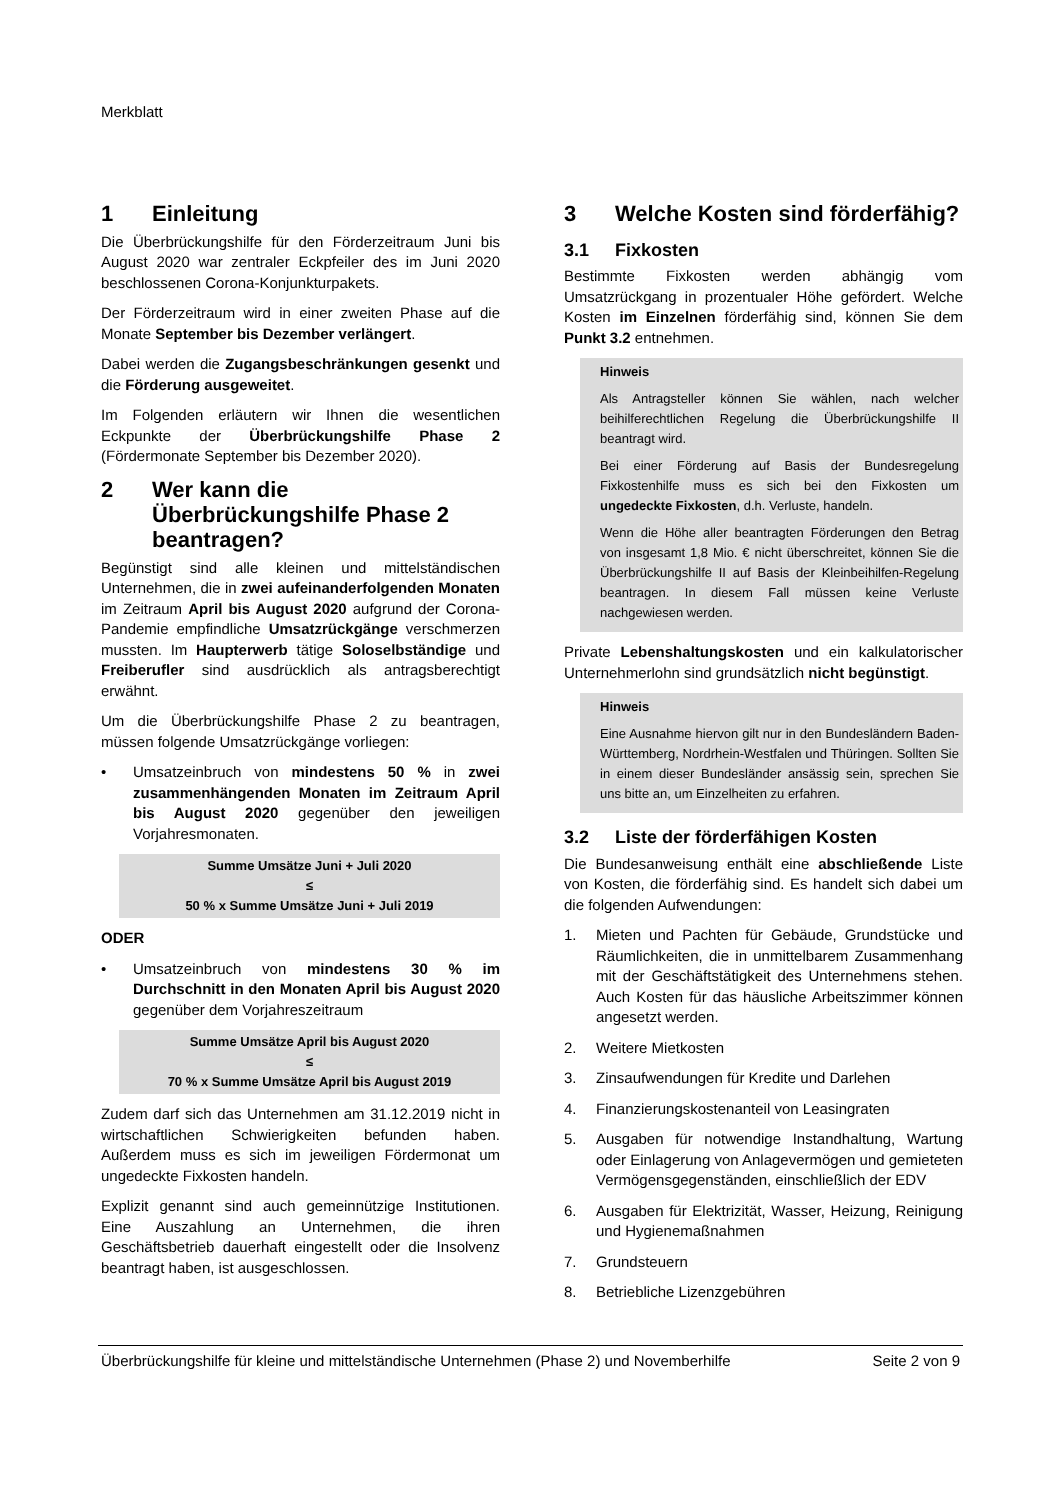Merkblatt
1 Einleitung
Die Überbrückungshilfe für den Förderzeitraum Juni bis August 2020 war zentraler Eckpfeiler des im Juni 2020 beschlossenen Corona-Konjunkturpakets.
Der Förderzeitraum wird in einer zweiten Phase auf die Monate September bis Dezember verlängert.
Dabei werden die Zugangsbeschränkungen gesenkt und die Förderung ausgeweitet.
Im Folgenden erläutern wir Ihnen die wesentlichen Eckpunkte der Überbrückungshilfe Phase 2 (Fördermonate September bis Dezember 2020).
2 Wer kann die Überbrückungshilfe Phase 2 beantragen?
Begünstigt sind alle kleinen und mittelständischen Unternehmen, die in zwei aufeinanderfolgenden Monaten im Zeitraum April bis August 2020 aufgrund der Corona-Pandemie empfindliche Umsatzrückgänge verschmerzen mussten. Im Haupterwerb tätige Soloselbständige und Freiberufler sind ausdrücklich als antragsberechtigt erwähnt.
Um die Überbrückungshilfe Phase 2 zu beantragen, müssen folgende Umsatzrückgänge vorliegen:
• Umsatzeinbruch von mindestens 50 % in zwei zusammenhängenden Monaten im Zeitraum April bis August 2020 gegenüber den jeweiligen Vorjahresmonaten.
Summe Umsätze Juni + Juli 2020
≤
50 % x Summe Umsätze Juni + Juli 2019
ODER
• Umsatzeinbruch von mindestens 30 % im Durchschnitt in den Monaten April bis August 2020 gegenüber dem Vorjahreszeitraum
Summe Umsätze April bis August 2020
≤
70 % x Summe Umsätze April bis August 2019
Zudem darf sich das Unternehmen am 31.12.2019 nicht in wirtschaftlichen Schwierigkeiten befunden haben. Außerdem muss es sich im jeweiligen Fördermonat um ungedeckte Fixkosten handeln.
Explizit genannt sind auch gemeinnützige Institutionen. Eine Auszahlung an Unternehmen, die ihren Geschäftsbetrieb dauerhaft eingestellt oder die Insolvenz beantragt haben, ist ausgeschlossen.
3 Welche Kosten sind förderfähig?
3.1 Fixkosten
Bestimmte Fixkosten werden abhängig vom Umsatzrückgang in prozentualer Höhe gefördert. Welche Kosten im Einzelnen förderfähig sind, können Sie dem Punkt 3.2 entnehmen.
Hinweis
Als Antragsteller können Sie wählen, nach welcher beihilferechtlichen Regelung die Überbrückungshilfe II beantragt wird.
Bei einer Förderung auf Basis der Bundesregelung Fixkostenhilfe muss es sich bei den Fixkosten um ungedeckte Fixkosten, d.h. Verluste, handeln.
Wenn die Höhe aller beantragten Förderungen den Betrag von insgesamt 1,8 Mio. € nicht überschreitet, können Sie die Überbrückungshilfe II auf Basis der Kleinbeihilfen-Regelung beantragen. In diesem Fall müssen keine Verluste nachgewiesen werden.
Private Lebenshaltungskosten und ein kalkulatorischer Unternehmerlohn sind grundsätzlich nicht begünstigt.
Hinweis
Eine Ausnahme hiervon gilt nur in den Bundesländern Baden-Württemberg, Nordrhein-Westfalen und Thüringen. Sollten Sie in einem dieser Bundesländer ansässig sein, sprechen Sie uns bitte an, um Einzelheiten zu erfahren.
3.2 Liste der förderfähigen Kosten
Die Bundesanweisung enthält eine abschließende Liste von Kosten, die förderfähig sind. Es handelt sich dabei um die folgenden Aufwendungen:
1. Mieten und Pachten für Gebäude, Grundstücke und Räumlichkeiten, die in unmittelbarem Zusammenhang mit der Geschäftstätigkeit des Unternehmens stehen. Auch Kosten für das häusliche Arbeitszimmer können angesetzt werden.
2. Weitere Mietkosten
3. Zinsaufwendungen für Kredite und Darlehen
4. Finanzierungskostenanteil von Leasingraten
5. Ausgaben für notwendige Instandhaltung, Wartung oder Einlagerung von Anlagevermögen und gemieteten Vermögensgegenständen, einschließlich der EDV
6. Ausgaben für Elektrizität, Wasser, Heizung, Reinigung und Hygienemaßnahmen
7. Grundsteuern
8. Betriebliche Lizenzgebühren
Überbrückungshilfe für kleine und mittelständische Unternehmen (Phase 2) und Novemberhilfe Seite 2 von 9